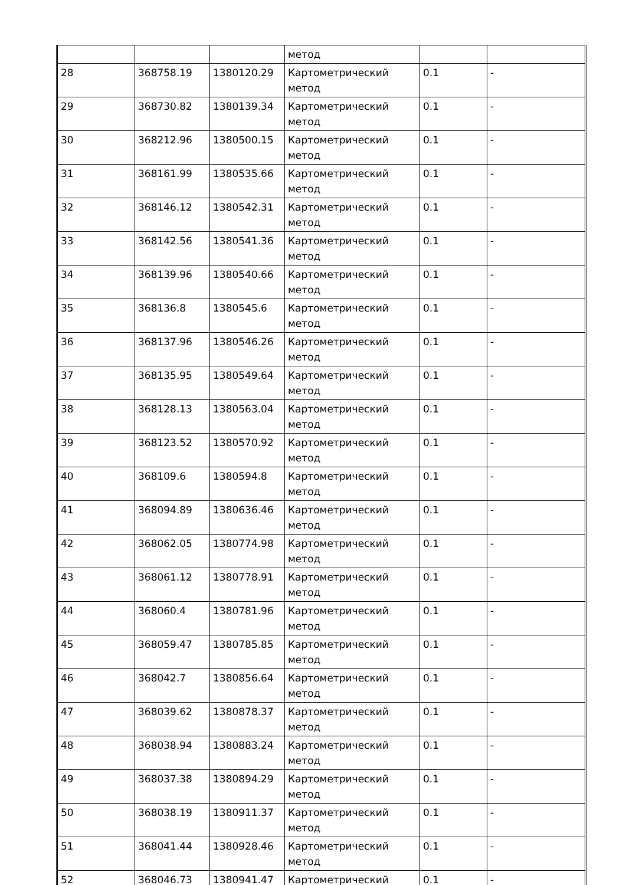| | | | метод | | |
| 28 | 368758.19 | 1380120.29 | Картометрический метод | 0.1 | - |
| 29 | 368730.82 | 1380139.34 | Картометрический метод | 0.1 | - |
| 30 | 368212.96 | 1380500.15 | Картометрический метод | 0.1 | - |
| 31 | 368161.99 | 1380535.66 | Картометрический метод | 0.1 | - |
| 32 | 368146.12 | 1380542.31 | Картометрический метод | 0.1 | - |
| 33 | 368142.56 | 1380541.36 | Картометрический метод | 0.1 | - |
| 34 | 368139.96 | 1380540.66 | Картометрический метод | 0.1 | - |
| 35 | 368136.8 | 1380545.6 | Картометрический метод | 0.1 | - |
| 36 | 368137.96 | 1380546.26 | Картометрический метод | 0.1 | - |
| 37 | 368135.95 | 1380549.64 | Картометрический метод | 0.1 | - |
| 38 | 368128.13 | 1380563.04 | Картометрический метод | 0.1 | - |
| 39 | 368123.52 | 1380570.92 | Картометрический метод | 0.1 | - |
| 40 | 368109.6 | 1380594.8 | Картометрический метод | 0.1 | - |
| 41 | 368094.89 | 1380636.46 | Картометрический метод | 0.1 | - |
| 42 | 368062.05 | 1380774.98 | Картометрический метод | 0.1 | - |
| 43 | 368061.12 | 1380778.91 | Картометрический метод | 0.1 | - |
| 44 | 368060.4 | 1380781.96 | Картометрический метод | 0.1 | - |
| 45 | 368059.47 | 1380785.85 | Картометрический метод | 0.1 | - |
| 46 | 368042.7 | 1380856.64 | Картометрический метод | 0.1 | - |
| 47 | 368039.62 | 1380878.37 | Картометрический метод | 0.1 | - |
| 48 | 368038.94 | 1380883.24 | Картометрический метод | 0.1 | - |
| 49 | 368037.38 | 1380894.29 | Картометрический метод | 0.1 | - |
| 50 | 368038.19 | 1380911.37 | Картометрический метод | 0.1 | - |
| 51 | 368041.44 | 1380928.46 | Картометрический метод | 0.1 | - |
| 52 | 368046.73 | 1380941.47 | Картометрический | 0.1 | - |